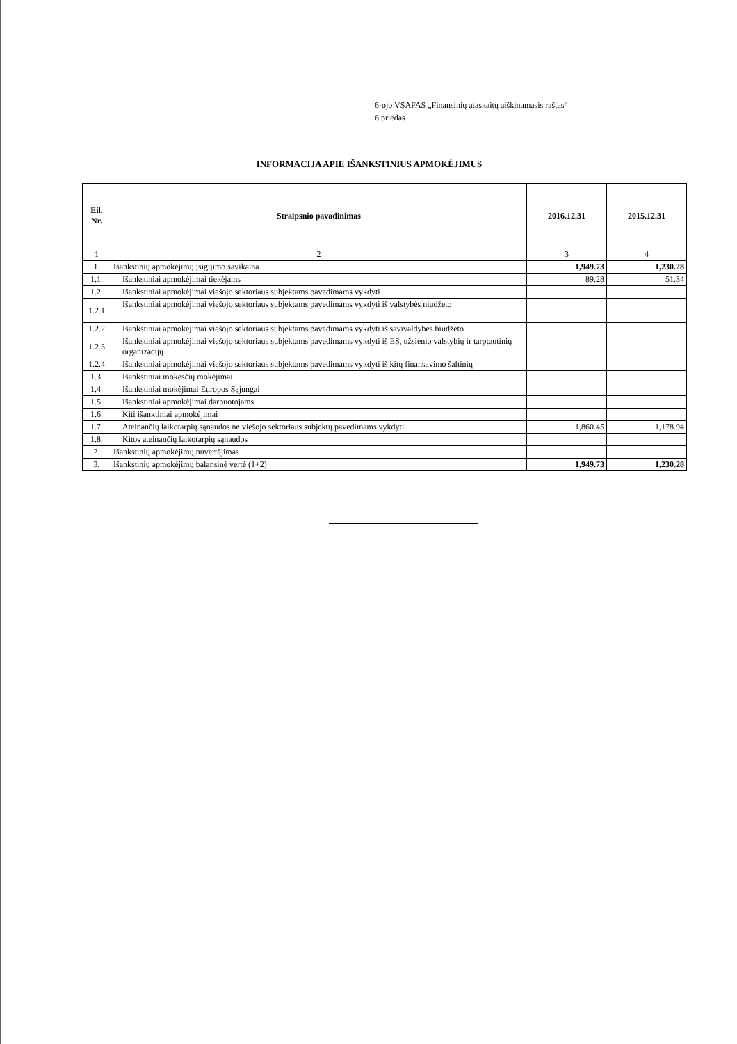6-ojo VSAFAS „Finansinių ataskaitų aiškinamasis raštas“
6 priedas
INFORMACIJA APIE IŠANKSTINIUS APMOKĖJIMUS
| Eil. Nr. | Straipsnio pavadinimas | 2016.12.31 | 2015.12.31 |
| --- | --- | --- | --- |
| 1 | 2 | 3 | 4 |
| 1. | Išankstinių apmokėjimų įsigijimo savikaina | 1,949.73 | 1,230.28 |
| 1.1. | Išankstiniai apmokėjimai tiekėjams | 89.28 | 51.34 |
| 1.2. | Išankstiniai apmokėjimai viešojo sektoriaus subjektams pavedimams vykdyti | | |
| 1.2.1 | Išankstiniai apmokėjimai viešojo sektoriaus subjektams pavedimams vykdyti iš valstybės niudžeto | | |
| 1.2.2 | Išankstiniai apmokėjimai viešojo sektoriaus subjektams pavedimams vykdyti iš savivaldybės biudžeto | | |
| 1.2.3 | Išankstiniai apmokėjimai viešojo sektoriaus subjektams pavedimams vykdyti iš ES, užsienio valstybių ir tarptautinių organizacijų | | |
| 1.2.4 | Išankstiniai apmokėjimai viešojo sektoriaus subjektams pavedimams vykdyti iš kitų finansavimo šaltinių | | |
| 1.3. | Išankstiniai mokesčių mokėjimai | | |
| 1.4. | Išankstiniai mokėjimai Europos Sąjungai | | |
| 1.5. | Išankstiniai apmokėjimai darbuotojams | | |
| 1.6. | Kiti išanktiniai apmokėjimai | | |
| 1.7. | Ateinančių laikotarpių sąnaudos ne viešojo sektoriaus subjektų pavedimams vykdyti | 1,860.45 | 1,178.94 |
| 1.8. | Kitos ateinančių laikotarpių sąnaudos | | |
| 2. | Išankstinių apmokėjimų nuvertėjimas | | |
| 3. | Išankstinių apmokėjimų balansinė vertė (1+2) | 1,949.73 | 1,230.28 |